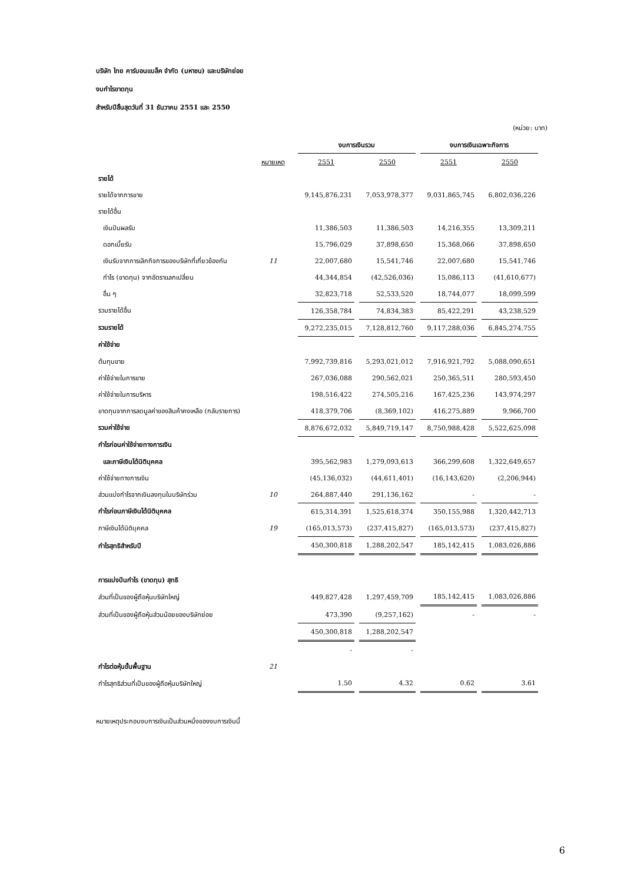บริษัท ไทย คาร์บอนแบล็ค จำกัด (มหาชน) และบริษัทย่อย
งบกำไรขาดทุน
สำหรับปีสิ้นสุดวันที่ 31 ธันวาคม 2551 และ 2550
(หน่วย: บาท)
| | | งบการเงินรวม | | งบการเงินเฉพาะกิจการ | |
| --- | --- | --- | --- | --- | --- |
| | หมายเหตุ | 2551 | 2550 | 2551 | 2550 |
| รายได้ | | | | | |
| รายได้จากการขาย | | 9,145,876,231 | 7,053,978,377 | 9,031,865,745 | 6,802,036,226 |
| รายได้อื่น | | | | | |
| เงินปันผลรับ | | 11,386,503 | 11,386,503 | 14,216,355 | 13,309,211 |
| ดอกเบี้ยรับ | | 15,796,029 | 37,898,650 | 15,368,066 | 37,898,650 |
| เงินรับจากการเลิกกิจการของบริษัทที่เกี่ยวข้องกัน | 11 | 22,007,680 | 15,541,746 | 22,007,680 | 15,541,746 |
| กำไร (ขาดทุน) จากอัตราแลกเปลี่ยน | | 44,344,854 | (42,526,036) | 15,086,113 | (41,610,677) |
| อื่น ๆ | | 32,823,718 | 52,533,520 | 18,744,077 | 18,099,599 |
| รวมรายได้อื่น | | 126,358,784 | 74,834,383 | 85,422,291 | 43,238,529 |
| รวมรายได้ | | 9,272,235,015 | 7,128,812,760 | 9,117,288,036 | 6,845,274,755 |
| ค่าใช้จ่าย | | | | | |
| ต้นทุนขาย | | 7,992,739,816 | 5,293,021,012 | 7,916,921,792 | 5,088,090,651 |
| ค่าใช้จ่ายในการขาย | | 267,036,088 | 290,562,021 | 250,365,511 | 280,593,450 |
| ค่าใช้จ่ายในการบริหาร | | 198,516,422 | 274,505,216 | 167,425,236 | 143,974,297 |
| ขาดทุนจากการลดมูลค่าของสินค้าคงเหลือ (กลับรายการ) | | 418,379,706 | (8,369,102) | 416,275,889 | 9,966,700 |
| รวมค่าใช้จ่าย | | 8,876,672,032 | 5,849,719,147 | 8,750,988,428 | 5,522,625,098 |
| กำไรก่อนค่าใช้จ่ายทางการเงิน | | | | | |
| และภาษีเงินได้นิติบุคคล | | 395,562,983 | 1,279,093,613 | 366,299,608 | 1,322,649,657 |
| ค่าใช้จ่ายทางการเงิน | | (45,136,032) | (44,611,401) | (16,143,620) | (2,206,944) |
| ส่วนแบ่งกำไรจากเงินลงทุนในบริษัทร่วม | 10 | 264,887,440 | 291,136,162 | - | - |
| กำไรก่อนภาษีเงินได้นิติบุคคล | | 615,314,391 | 1,525,618,374 | 350,155,988 | 1,320,442,713 |
| ภาษีเงินได้นิติบุคคล | 19 | (165,013,573) | (237,415,827) | (165,013,573) | (237,415,827) |
| กำไรสุทธิสำหรับปี | | 450,300,818 | 1,288,202,547 | 185,142,415 | 1,083,026,886 |
| การแบ่งปันกำไร (ขาดทุน) สุทธิ | | | | | |
| ส่วนที่เป็นของผู้ถือหุ้นบริษัทใหญ่ | | 449,827,428 | 1,297,459,709 | 185,142,415 | 1,083,026,886 |
| ส่วนที่เป็นของผู้ถือหุ้นส่วนน้อยของบริษัทย่อย | | 473,390 | (9,257,162) | - | - |
| | | 450,300,818 | 1,288,202,547 | | |
| | | - | - | | |
| กำไรต่อหุ้นขั้นพื้นฐาน | 21 | | | | |
| กำไรสุทธิส่วนที่เป็นของผู้ถือหุ้นบริษัทใหญ่ | | 1.50 | 4.32 | 0.62 | 3.61 |
หมายเหตุประกอบงบการเงินเป็นส่วนหนึ่งของงบการเงินนี้
6